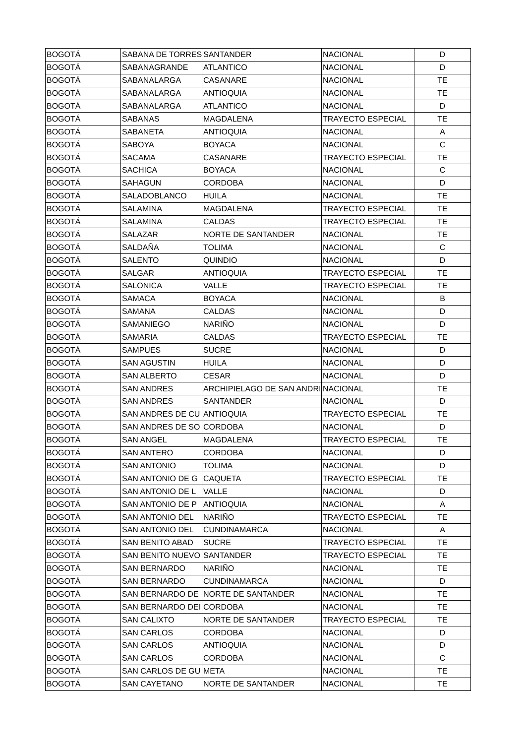| BOGOTÁ | SABANA DE TORRES | SANTANDER | NACIONAL | D |
| BOGOTÁ | SABANAGRANDE | ATLANTICO | NACIONAL | D |
| BOGOTÁ | SABANALARGA | CASANARE | NACIONAL | TE |
| BOGOTÁ | SABANALARGA | ANTIOQUIA | NACIONAL | TE |
| BOGOTÁ | SABANALARGA | ATLANTICO | NACIONAL | D |
| BOGOTÁ | SABANAS | MAGDALENA | TRAYECTO ESPECIAL | TE |
| BOGOTÁ | SABANETA | ANTIOQUIA | NACIONAL | A |
| BOGOTÁ | SABOYA | BOYACA | NACIONAL | C |
| BOGOTÁ | SACAMA | CASANARE | TRAYECTO ESPECIAL | TE |
| BOGOTÁ | SACHICA | BOYACA | NACIONAL | C |
| BOGOTÁ | SAHAGUN | CORDOBA | NACIONAL | D |
| BOGOTÁ | SALADOBLANCO | HUILA | NACIONAL | TE |
| BOGOTÁ | SALAMINA | MAGDALENA | TRAYECTO ESPECIAL | TE |
| BOGOTÁ | SALAMINA | CALDAS | TRAYECTO ESPECIAL | TE |
| BOGOTÁ | SALAZAR | NORTE DE SANTANDER | NACIONAL | TE |
| BOGOTÁ | SALDAÑA | TOLIMA | NACIONAL | C |
| BOGOTÁ | SALENTO | QUINDIO | NACIONAL | D |
| BOGOTÁ | SALGAR | ANTIOQUIA | TRAYECTO ESPECIAL | TE |
| BOGOTÁ | SALONICA | VALLE | TRAYECTO ESPECIAL | TE |
| BOGOTÁ | SAMACA | BOYACA | NACIONAL | B |
| BOGOTÁ | SAMANA | CALDAS | NACIONAL | D |
| BOGOTÁ | SAMANIEGO | NARIÑO | NACIONAL | D |
| BOGOTÁ | SAMARIA | CALDAS | TRAYECTO ESPECIAL | TE |
| BOGOTÁ | SAMPUES | SUCRE | NACIONAL | D |
| BOGOTÁ | SAN AGUSTIN | HUILA | NACIONAL | D |
| BOGOTÁ | SAN ALBERTO | CESAR | NACIONAL | D |
| BOGOTÁ | SAN ANDRES | ARCHIPIELAGO DE SAN ANDRI | NACIONAL | TE |
| BOGOTÁ | SAN ANDRES | SANTANDER | NACIONAL | D |
| BOGOTÁ | SAN ANDRES DE CU | ANTIOQUIA | TRAYECTO ESPECIAL | TE |
| BOGOTÁ | SAN ANDRES DE SO | CORDOBA | NACIONAL | D |
| BOGOTÁ | SAN ANGEL | MAGDALENA | TRAYECTO ESPECIAL | TE |
| BOGOTÁ | SAN ANTERO | CORDOBA | NACIONAL | D |
| BOGOTÁ | SAN ANTONIO | TOLIMA | NACIONAL | D |
| BOGOTÁ | SAN ANTONIO DE G | CAQUETA | TRAYECTO ESPECIAL | TE |
| BOGOTÁ | SAN ANTONIO DE L | VALLE | NACIONAL | D |
| BOGOTÁ | SAN ANTONIO DE P | ANTIOQUIA | NACIONAL | A |
| BOGOTÁ | SAN ANTONIO DEL | NARIÑO | TRAYECTO ESPECIAL | TE |
| BOGOTÁ | SAN ANTONIO DEL | CUNDINAMARCA | NACIONAL | A |
| BOGOTÁ | SAN BENITO ABAD | SUCRE | TRAYECTO ESPECIAL | TE |
| BOGOTÁ | SAN BENITO NUEVO | SANTANDER | TRAYECTO ESPECIAL | TE |
| BOGOTÁ | SAN BERNARDO | NARIÑO | NACIONAL | TE |
| BOGOTÁ | SAN BERNARDO | CUNDINAMARCA | NACIONAL | D |
| BOGOTÁ | SAN BERNARDO DE | NORTE DE SANTANDER | NACIONAL | TE |
| BOGOTÁ | SAN BERNARDO DEI | CORDOBA | NACIONAL | TE |
| BOGOTÁ | SAN CALIXTO | NORTE DE SANTANDER | TRAYECTO ESPECIAL | TE |
| BOGOTÁ | SAN CARLOS | CORDOBA | NACIONAL | D |
| BOGOTÁ | SAN CARLOS | ANTIOQUIA | NACIONAL | D |
| BOGOTÁ | SAN CARLOS | CORDOBA | NACIONAL | C |
| BOGOTÁ | SAN CARLOS DE GU | META | NACIONAL | TE |
| BOGOTÁ | SAN CAYETANO | NORTE DE SANTANDER | NACIONAL | TE |